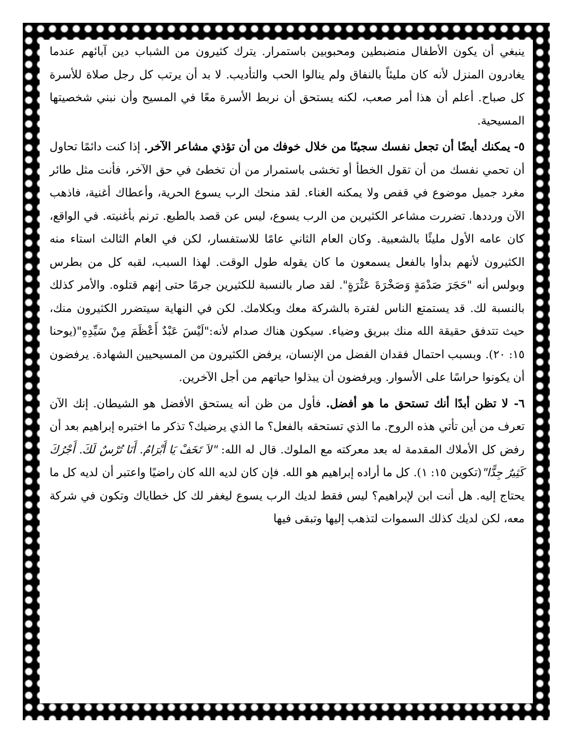ينبغي أن يكون الأطفال منضبطين ومحبوبين باستمرار. يترك كثيرون من الشباب دين آبائهم عندما يغادرون المنزل لأنه كان مليئاً بالنفاق ولم ينالوا الحب والتأديب. لا بد أن يرتب كل رجل صلاة للأسرة كل صباح. أعلم أن هذا أمر صعب، لكنه يستحق أن نربط الأسرة معًا في المسيح وأن نبني شخصيتها المسيحية.
٥- يمكنك أيضًا أن تجعل نفسك سجينًا من خلال خوفك من أن تؤذي مشاعر الآخر. إذا كنت دائمًا تحاول أن تحمي نفسك من أن تقول الخطأ أو تخشى باستمرار من أن تخطئ في حق الآخر، فأنت مثل طائر مغرد جميل موضوع في قفص ولا يمكنه الغناء. لقد منحك الرب يسوع الحرية، وأعطاك أغنية، فاذهب الآن ورددها. تضررت مشاعر الكثيرين من الرب يسوع، ليس عن قصد بالطبع. ترنم بأغنيته. في الواقع، كان عامه الأول مليئًا بالشعبية. وكان العام الثاني عامًا للاستفسار، لكن في العام الثالث استاء منه الكثيرون لأنهم بدأوا بالفعل يسمعون ما كان يقوله طول الوقت. لهذا السبب، لقبه كل من بطرس وبولس أنه "حَجَرَ صَدْمَةٍ وَصَخْرَةَ عَثْرَةٍ". لقد صار بالنسبة للكثيرين جرمًا حتى إنهم قتلوه. والأمر كذلك بالنسبة لك. قد يستمتع الناس لفترة بالشركة معك وبكلامك. لكن في النهاية سيتضرر الكثيرون منك، حيث تتدفق حقيقة الله منك ببريق وضياء. سيكون هناك صدام لأنه:"لَيْسَ عَبْدٌ أَعْظَمَ مِنْ سَيِّدِهِ"(يوحنا ١٥: ٢٠). وبسبب احتمال فقدان الفضل من الإنسان، يرفض الكثيرون من المسيحيين الشهادة. يرفضون أن يكونوا حراسًا على الأسوار. ويرفضون أن يبذلوا حياتهم من أجل الآخرين.
٦- لا تظن أبدًا أنك تستحق ما هو أفضل. فأول من ظن أنه يستحق الأفضل هو الشيطان. إنك الآن تعرف من أين تأتي هذه الروح. ما الذي تستحقه بالفعل؟ ما الذي يرضيك؟ تذكر ما اختبره إبراهيم بعد أن رفض كل الأملاك المقدمة له بعد معركته مع الملوك. قال له الله: "لاَ تَخَفْ يَا أَبْرَامُ. أَنَا تُرْسٌ لَكَ. أَجْرُكَ كَثِيرٌ جِدًّا"(تكوين ١٥: ١). كل ما أراده إبراهيم هو الله. فإن كان لديه الله كان راضيًا واعتبر أن لديه كل ما يحتاج إليه. هل أنت ابن لإبراهيم؟ ليس فقط لديك الرب يسوع ليغفر لك كل خطاياك وتكون في شركة معه، لكن لديك كذلك السموات لتذهب إليها وتبقى فيها